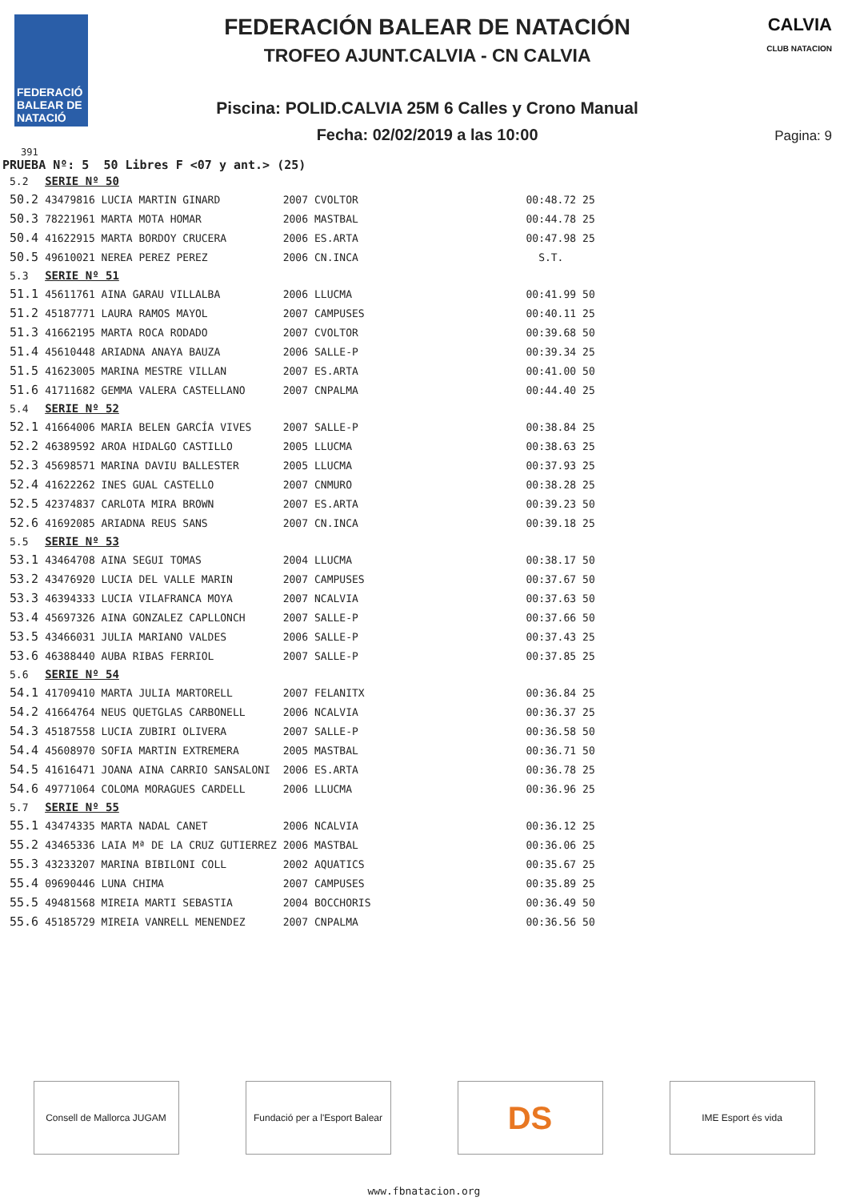FEDERACIÓ BALEAR DE NATACIÓ
FEDERACIÓN BALEAR DE NATACIÓN
TROFEO AJUNT.CALVIA - CN CALVIA
Piscina: POLID.CALVIA 25M 6 Calles y Crono Manual
Fecha: 02/02/2019 a las 10:00
CALVIA
CLUB NATACION
Pagina: 9
391
PRUEBA Nº: 5 50 Libres F <07 y ant.> (25)
| 5.2 | SERIE Nº 50 | | | | |
| 50.2 | 43479816 LUCIA MARTIN GINARD | 2007 | CVOLTOR | 00:48.72 | 25 |
| 50.3 | 78221961 MARTA MOTA HOMAR | 2006 | MASTBAL | 00:44.78 | 25 |
| 50.4 | 41622915 MARTA BORDOY CRUCERA | 2006 | ES.ARTA | 00:47.98 | 25 |
| 50.5 | 49610021 NEREA PEREZ PEREZ | 2006 | CN.INCA | S.T. | |
| 5.3 | SERIE Nº 51 | | | | |
| 51.1 | 45611761 AINA GARAU VILLALBA | 2006 | LLUCMA | 00:41.99 | 50 |
| 51.2 | 45187771 LAURA RAMOS MAYOL | 2007 | CAMPUSES | 00:40.11 | 25 |
| 51.3 | 41662195 MARTA ROCA RODADO | 2007 | CVOLTOR | 00:39.68 | 50 |
| 51.4 | 45610448 ARIADNA ANAYA BAUZA | 2006 | SALLE-P | 00:39.34 | 25 |
| 51.5 | 41623005 MARINA MESTRE VILLAN | 2007 | ES.ARTA | 00:41.00 | 50 |
| 51.6 | 41711682 GEMMA VALERA CASTELLANO | 2007 | CNPALMA | 00:44.40 | 25 |
| 5.4 | SERIE Nº 52 | | | | |
| 52.1 | 41664006 MARIA BELEN GARCÍA VIVES | 2007 | SALLE-P | 00:38.84 | 25 |
| 52.2 | 46389592 AROA HIDALGO CASTILLO | 2005 | LLUCMA | 00:38.63 | 25 |
| 52.3 | 45698571 MARINA DAVIU BALLESTER | 2005 | LLUCMA | 00:37.93 | 25 |
| 52.4 | 41622262 INES GUAL CASTELLO | 2007 | CNMURO | 00:38.28 | 25 |
| 52.5 | 42374837 CARLOTA MIRA BROWN | 2007 | ES.ARTA | 00:39.23 | 50 |
| 52.6 | 41692085 ARIADNA REUS SANS | 2007 | CN.INCA | 00:39.18 | 25 |
| 5.5 | SERIE Nº 53 | | | | |
| 53.1 | 43464708 AINA SEGUI TOMAS | 2004 | LLUCMA | 00:38.17 | 50 |
| 53.2 | 43476920 LUCIA DEL VALLE MARIN | 2007 | CAMPUSES | 00:37.67 | 50 |
| 53.3 | 46394333 LUCIA VILAFRANCA MOYA | 2007 | NCALVIA | 00:37.63 | 50 |
| 53.4 | 45697326 AINA GONZALEZ CAPLLONCH | 2007 | SALLE-P | 00:37.66 | 50 |
| 53.5 | 43466031 JULIA MARIANO VALDES | 2006 | SALLE-P | 00:37.43 | 25 |
| 53.6 | 46388440 AUBA RIBAS FERRIOL | 2007 | SALLE-P | 00:37.85 | 25 |
| 5.6 | SERIE Nº 54 | | | | |
| 54.1 | 41709410 MARTA JULIA MARTORELL | 2007 | FELANITX | 00:36.84 | 25 |
| 54.2 | 41664764 NEUS QUETGLAS CARBONELL | 2006 | NCALVIA | 00:36.37 | 25 |
| 54.3 | 45187558 LUCIA ZUBIRI OLIVERA | 2007 | SALLE-P | 00:36.58 | 50 |
| 54.4 | 45608970 SOFIA MARTIN EXTREMERA | 2005 | MASTBAL | 00:36.71 | 50 |
| 54.5 | 41616471 JOANA AINA CARRIO SANSALONI | 2006 | ES.ARTA | 00:36.78 | 25 |
| 54.6 | 49771064 COLOMA MORAGUES CARDELL | 2006 | LLUCMA | 00:36.96 | 25 |
| 5.7 | SERIE Nº 55 | | | | |
| 55.1 | 43474335 MARTA NADAL CANET | 2006 | NCALVIA | 00:36.12 | 25 |
| 55.2 | 43465336 LAIA Mª DE LA CRUZ GUTIERREZ | 2006 | MASTBAL | 00:36.06 | 25 |
| 55.3 | 43233207 MARINA BIBILONI COLL | 2002 | AQUATICS | 00:35.67 | 25 |
| 55.4 | 09690446 LUNA CHIMA | 2007 | CAMPUSES | 00:35.89 | 25 |
| 55.5 | 49481568 MIREIA MARTI SEBASTIA | 2004 | BOCCHORIS | 00:36.49 | 50 |
| 55.6 | 45185729 MIREIA VANRELL MENENDEZ | 2007 | CNPALMA | 00:36.56 | 50 |
Consell de Mallorca JUGAM Fundació per a l'Esport Balear
DS
IME Esport és vida
www.fbnatacion.org